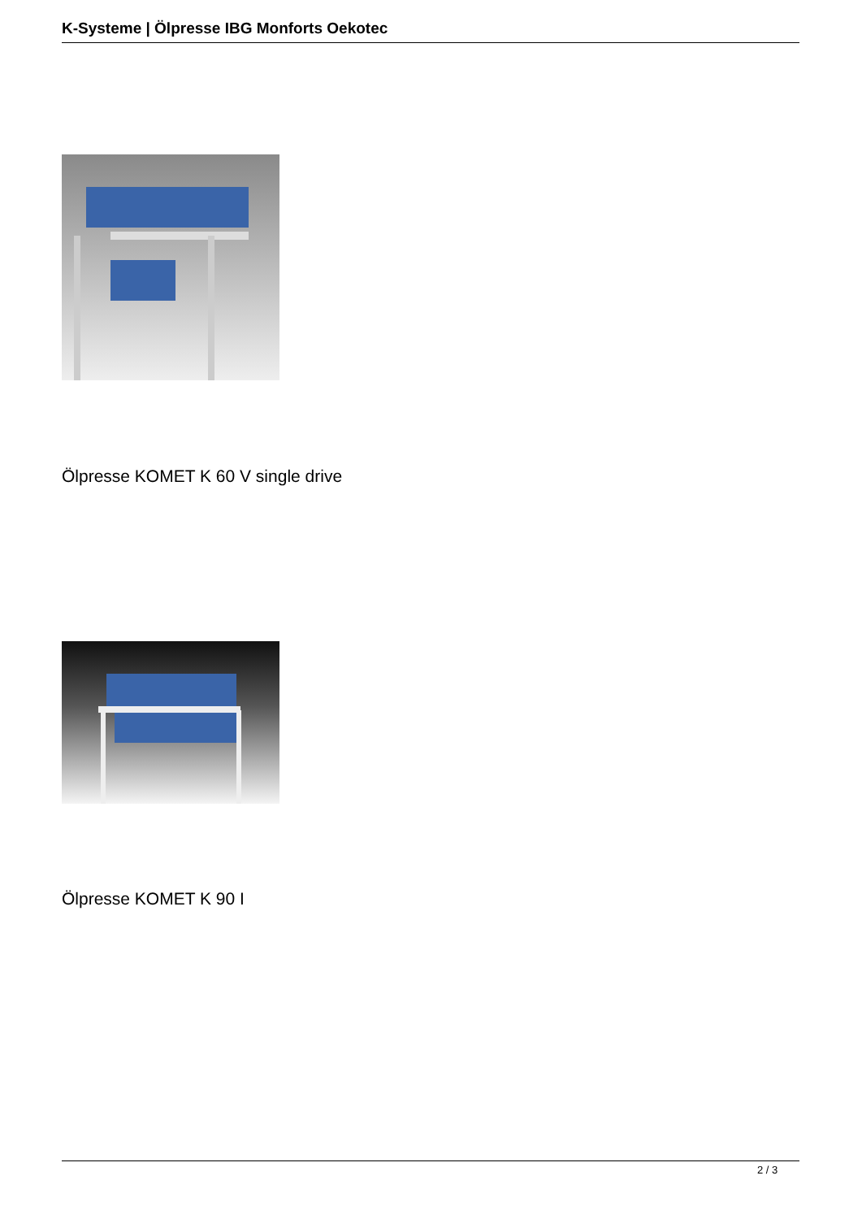K-Systeme | Ölpresse IBG Monforts Oekotec
Ölpresse KOMET K 60 V single drive
Ölpresse KOMET K 90 I
2 / 3